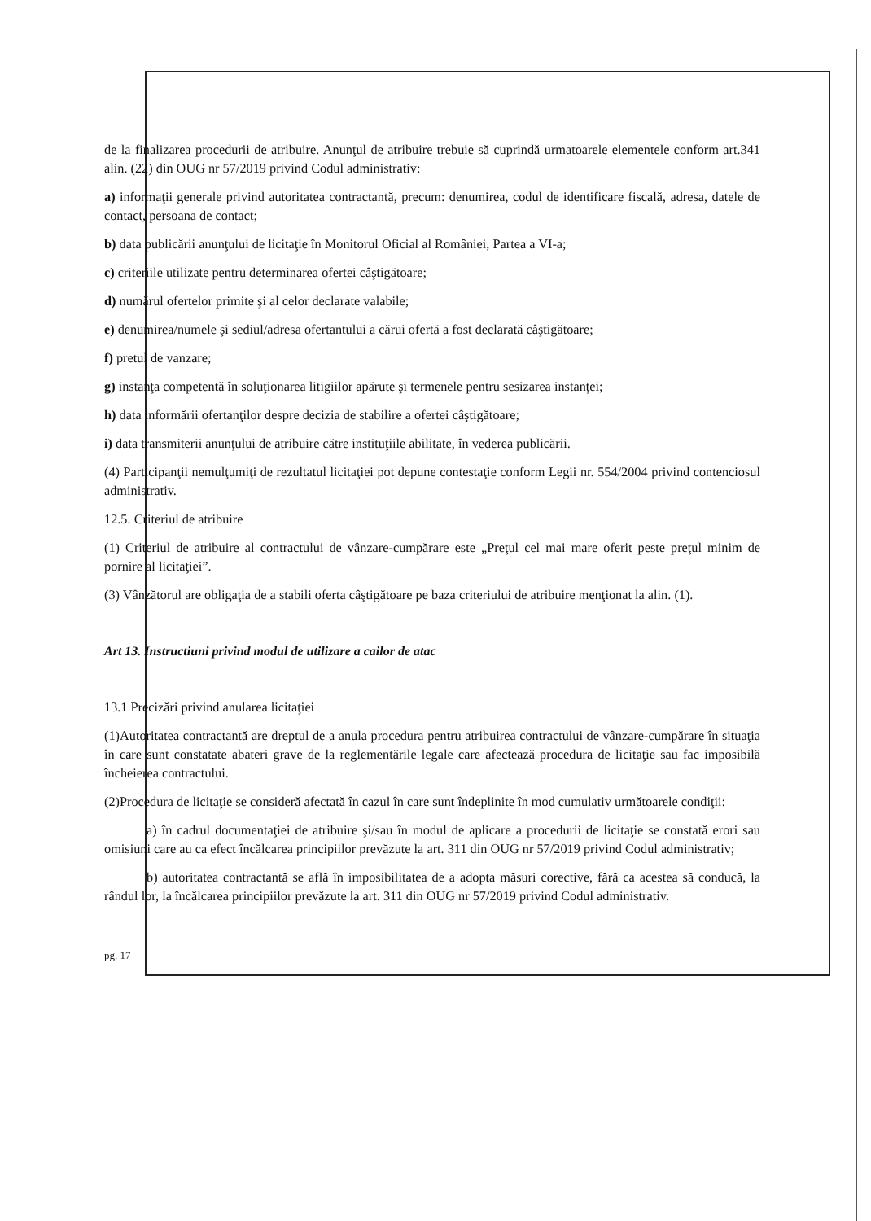de la finalizarea procedurii de atribuire. Anunţul de atribuire trebuie să cuprindă urmatoarele elementele conform art.341 alin. (22) din OUG nr 57/2019 privind Codul administrativ:
a) informaţii generale privind autoritatea contractantă, precum: denumirea, codul de identificare fiscală, adresa, datele de contact, persoana de contact;
b) data publicării anunţului de licitaţie în Monitorul Oficial al României, Partea a VI-a;
c) criteriile utilizate pentru determinarea ofertei câştigătoare;
d) numărul ofertelor primite şi al celor declarate valabile;
e) denumirea/numele şi sediul/adresa ofertantului a cărui ofertă a fost declarată câştigătoare;
f) pretul de vanzare;
g) instanţa competentă în soluţionarea litigiilor apărute şi termenele pentru sesizarea instanţei;
h) data informării ofertanţilor despre decizia de stabilire a ofertei câştigătoare;
i) data transmiterii anunţului de atribuire către instituţiile abilitate, în vederea publicării.
(4) Participanţii nemulţumiţi de rezultatul licitaţiei pot depune contestaţie conform Legii nr. 554/2004 privind contenciosul administrativ.
12.5. Criteriul de atribuire
(1) Criteriul de atribuire al contractului de vânzare-cumpărare este „Preţul cel mai mare oferit peste preţul minim de pornire al licitaţiei”.
(3) Vânzătorul are obligaţia de a stabili oferta câştigătoare pe baza criteriului de atribuire menţionat la alin. (1).
Art 13. Instructiuni privind modul de utilizare a cailor de atac
13.1 Precizări privind anularea licitaţiei
(1)Autoritatea contractantă are dreptul de a anula procedura pentru atribuirea contractului de vânzare-cumpărare în situaţia în care sunt constatate abateri grave de la reglementările legale care afectează procedura de licitaţie sau fac imposibilă încheierea contractului.
(2)Procedura de licitaţie se consideră afectată în cazul în care sunt îndeplinite în mod cumulativ următoarele condiţii:
a) în cadrul documentaţiei de atribuire şi/sau în modul de aplicare a procedurii de licitaţie se constată erori sau omisiuni care au ca efect încălcarea principiilor prevăzute la art. 311 din OUG nr 57/2019 privind Codul administrativ;
b) autoritatea contractantă se află în imposibilitatea de a adopta măsuri corective, fără ca acestea să conducă, la rândul lor, la încălcarea principiilor prevăzute la art. 311 din OUG nr 57/2019 privind Codul administrativ.
pg. 17